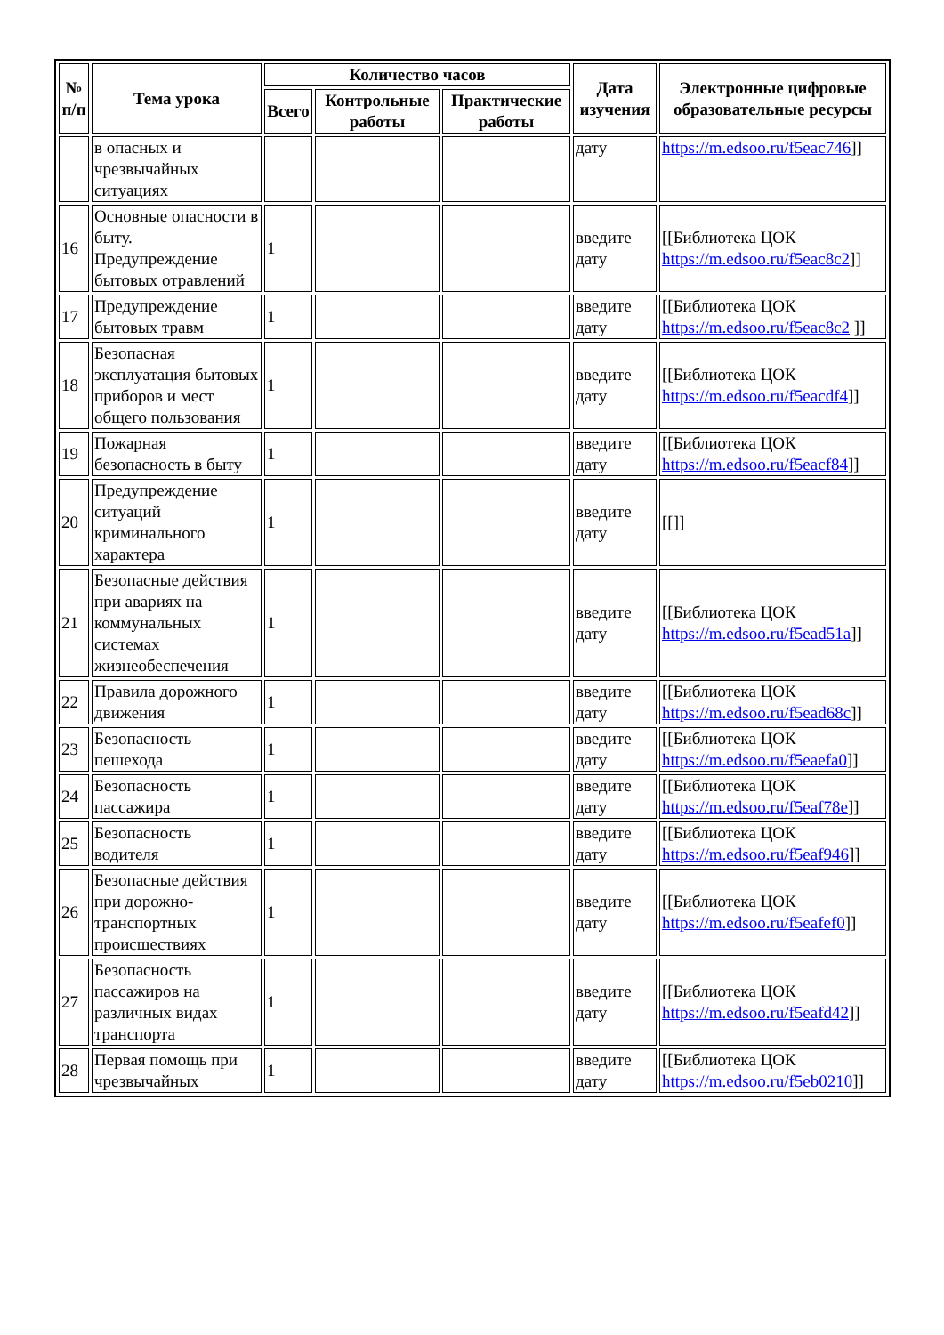| № п/п | Тема урока | Количество часов | | | Дата изучения | Электронные цифровые образовательные ресурсы |
| --- | --- | --- | --- | --- | --- | --- |
| | | Всего | Контрольные работы | Практические работы | | |
| | в опасных и чрезвычайных ситуациях | | | | дату | https://m.edsoo.ru/f5eac746 ]] |
| 16 | Основные опасности в быту. Предупреждение бытовых отравлений | 1 | | | введите дату | [[Библиотека ЦОК https://m.edsoo.ru/f5eac8c2 ]] |
| 17 | Предупреждение бытовых травм | 1 | | | введите дату | [[Библиотека ЦОК https://m.edsoo.ru/f5eac8c2 ]] |
| 18 | Безопасная эксплуатация бытовых приборов и мест общего пользования | 1 | | | введите дату | [[Библиотека ЦОК https://m.edsoo.ru/f5eacdf4 ]] |
| 19 | Пожарная безопасность в быту | 1 | | | введите дату | [[Библиотека ЦОК https://m.edsoo.ru/f5eacf84 ]] |
| 20 | Предупреждение ситуаций криминального характера | 1 | | | введите дату | [[]] |
| 21 | Безопасные действия при авариях на коммунальных системах жизнеобеспечения | 1 | | | введите дату | [[Библиотека ЦОК https://m.edsoo.ru/f5ead51a ]] |
| 22 | Правила дорожного движения | 1 | | | введите дату | [[Библиотека ЦОК https://m.edsoo.ru/f5ead68c ]] |
| 23 | Безопасность пешехода | 1 | | | введите дату | [[Библиотека ЦОК https://m.edsoo.ru/f5eaefa0 ]] |
| 24 | Безопасность пассажира | 1 | | | введите дату | [[Библиотека ЦОК https://m.edsoo.ru/f5eaf78e ]] |
| 25 | Безопасность водителя | 1 | | | введите дату | [[Библиотека ЦОК https://m.edsoo.ru/f5eaf946 ]] |
| 26 | Безопасные действия при дорожно-транспортных происшествиях | 1 | | | введите дату | [[Библиотека ЦОК https://m.edsoo.ru/f5eafef0 ]] |
| 27 | Безопасность пассажиров на различных видах транспорта | 1 | | | введите дату | [[Библиотека ЦОК https://m.edsoo.ru/f5eafd42 ]] |
| 28 | Первая помощь при чрезвычайных | 1 | | | введите дату | [[Библиотека ЦОК https://m.edsoo.ru/f5eb0210 ]] |